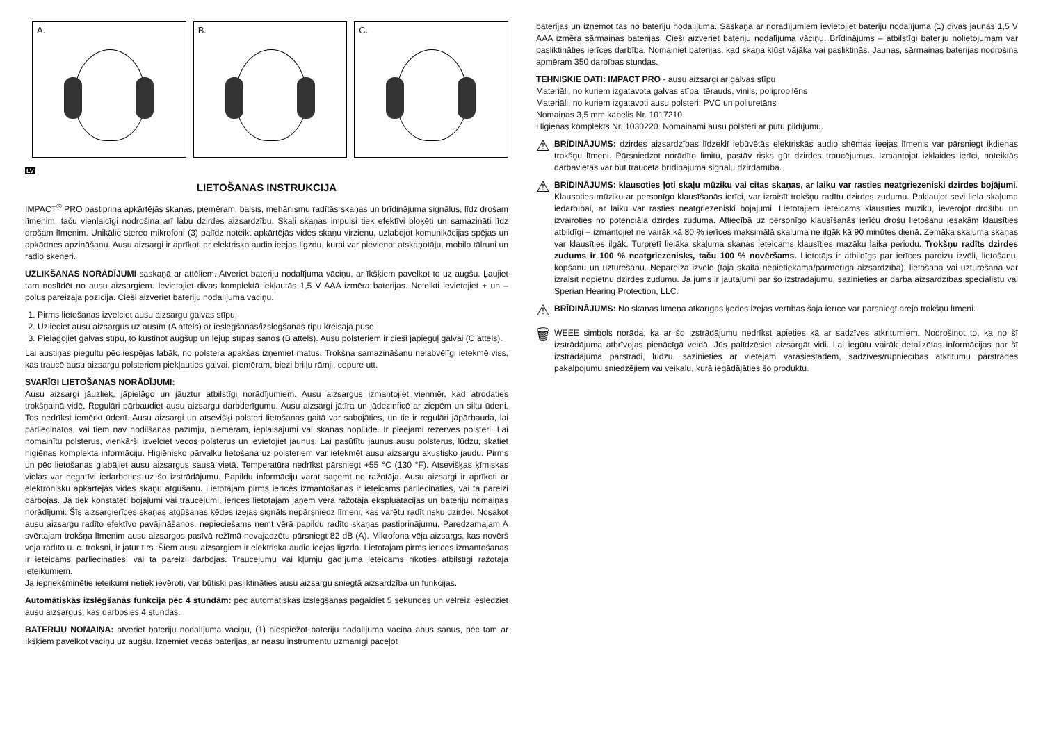A.
B.
C.
LV
LIETOŠANAS INSTRUKCIJA
IMPACT<sup>®</sup> PRO pastiprina apkārtējās skaņas, piemēram, balsis, mehānismu radītās skaņas un brīdinājuma signālus, līdz drošam līmenim, taču vienlaicīgi nodrošina arī labu dzirdes aizsardzību. Skaļi skaņas impulsi tiek efektīvi bloķēti un samazināti līdz drošam līmenim. Unikālie stereo mikrofoni (3) palīdz noteikt apkārtējās vides skaņu virzienu, uzlabojot komunikācijas spējas un apkārtnes apzināšanu. Ausu aizsargi ir aprīkoti ar elektrisko audio ieejas ligzdu, kurai var pievienot atskaņotāju, mobilo tālruni un radio skeneri.
UZLIKŠANAS NORĀDĪJUMI saskaņā ar attēliem. Atveriet bateriju nodalījuma vāciņu, ar īkšķiem pavelkot to uz augšu. Ļaujiet tam noslīdēt no ausu aizsargiem. Ievietojiet divas komplektā iekļautās 1,5 V AAA izmēra baterijas. Noteikti ievietojiet + un – polus pareizajā pozīcijā. Cieši aizveriet bateriju nodalījuma vāciņu.
1. Pirms lietošanas izvelciet ausu aizsargu galvas stīpu.
2. Uzlieciet ausu aizsargus uz ausīm (A attēls) ar ieslēgšanas/izslēgšanas ripu kreisajā pusē.
3. Pielāgojiet galvas stīpu, to kustinot augšup un lejup stīpas sānos (B attēls). Ausu polsteriem ir cieši jāpieguļ galvai (C attēls).
Lai austiņas piegultu pēc iespējas labāk, no polstera apakšas izņemiet matus. Trokšņa samazināšanu nelabvēlīgi ietekmē viss, kas traucē ausu aizsargu polsteriem piekļauties galvai, piemēram, biezi briļļu rāmji, cepure utt.
SVARĪGI LIETOŠANAS NORĀDĪJUMI:
Ausu aizsargi jāuzliek, jāpielāgo un jāuztur atbilstīgi norādījumiem. Ausu aizsargus izmantojiet vienmēr, kad atrodaties trokšņainā vidē. Regulāri pārbaudiet ausu aizsargu darbderīgumu. Ausu aizsargi jātīra un jādezinficē ar ziepēm un siltu ūdeni. Tos nedrīkst iemērkt ūdenī. Ausu aizsargi un atsevišķi polsteri lietošanas gaitā var sabojāties, un tie ir regulāri jāpārbauda, lai pārliecinātos, vai tiem nav nodilšanas pazīmju, piemēram, ieplaisājumi vai skaņas noplūde. Ir pieejami rezerves polsteri. Lai nomainītu polsterus, vienkārši izvelciet vecos polsterus un ievietojiet jaunus. Lai pasūtītu jaunus ausu polsterus, lūdzu, skatiet higiēnas komplekta informāciju. Higiēnisko pārvalku lietošana uz polsteriem var ietekmēt ausu aizsargu akustisko jaudu. Pirms un pēc lietošanas glabājiet ausu aizsargus sausā vietā. Temperatūra nedrīkst pārsniegt +55 °C (130 °F). Atsevišķas ķīmiskas vielas var negatīvi iedarboties uz šo izstrādājumu. Papildu informāciju varat saņemt no ražotāja. Ausu aizsargi ir aprīkoti ar elektronisku apkārtējās vides skaņu atgūšanu. Lietotājam pirms ierīces izmantošanas ir ieteicams pārliecināties, vai tā pareizi darbojas. Ja tiek konstatēti bojājumi vai traucējumi, ierīces lietotājam jāņem vērā ražotāja ekspluatācijas un bateriju nomaiņas norādījumi. Šīs aizsargierīces skaņas atgūšanas ķēdes izejas signāls nepārsniedz līmeni, kas varētu radīt risku dzirdei. Nosakot ausu aizsargu radīto efektīvo pavājināšanos, nepieciešams ņemt vērā papildu radīto skaņas pastiprinājumu. Paredzamajam A svērtajam trokšņa līmenim ausu aizsargos pasīvā režīmā nevajadzētu pārsniegt 82 dB (A). Mikrofona vēja aizsargs, kas novērš vēja radīto u. c. troksni, ir jātur tīrs. Šiem ausu aizsargiem ir elektriskā audio ieejas ligzda. Lietotājam pirms ierīces izmantošanas ir ieteicams pārliecināties, vai tā pareizi darbojas. Traucējumu vai kļūmju gadījumā ieteicams rīkoties atbilstīgi ražotāja ieteikumiem.
Ja iepriekšminētie ieteikumi netiek ievēroti, var būtiski pasliktināties ausu aizsargu sniegtā aizsardzība un funkcijas.
Automātiskās izslēgšanās funkcija pēc 4 stundām: pēc automātiskās izslēgšanās pagaidiet 5 sekundes un vēlreiz ieslēdziet ausu aizsargus, kas darbosies 4 stundas.
BATERIJU NOMAIŅA: atveriet bateriju nodalījuma vāciņu, (1) piespiežot bateriju nodalījuma vāciņa abus sānus, pēc tam ar īkšķiem pavelkot vāciņu uz augšu. Izņemiet vecās baterijas, ar neasu instrumentu uzmanīgi paceļot
baterijas un izņemot tās no bateriju nodalījuma. Saskaņā ar norādījumiem ievietojiet bateriju nodalījumā (1) divas jaunas 1,5 V AAA izmēra sārmainas baterijas. Cieši aizveriet bateriju nodalījuma vāciņu. Brīdinājums – atbilstīgi bateriju nolietojumam var pasliktināties ierīces darbība. Nomainiet baterijas, kad skaņa kļūst vājāka vai pasliktinās. Jaunas, sārmainas baterijas nodrošina apmēram 350 darbības stundas.
TEHNISKIE DATI: IMPACT PRO - ausu aizsargi ar galvas stīpu
Materiāli, no kuriem izgatavota galvas stīpa: tērauds, vinils, polipropilēns
Materiāli, no kuriem izgatavoti ausu polsteri: PVC un poliuretāns
Nomaiņas 3,5 mm kabelis Nr. 1017210
Higiēnas komplekts Nr. 1030220. Nomaināmi ausu polsteri ar putu pildījumu.
⚠
BRĪDINĀJUMS: dzirdes aizsardzības līdzeklī iebūvētās elektriskās audio shēmas ieejas līmenis var pārsniegt ikdienas trokšņu līmeni. Pārsniedzot norādīto limitu, pastāv risks gūt dzirdes traucējumus. Izmantojot izklaides ierīci, noteiktās darbavietās var būt traucēta brīdinājuma signālu dzirdamība.
⚠
BRĪDINĀJUMS: klausoties ļoti skaļu mūziku vai citas skaņas, ar laiku var rasties neatgriezeniski dzirdes bojājumi. Klausoties mūziku ar personīgo klausīšanās ierīci, var izraisīt trokšņu radītu dzirdes zudumu. Pakļaujot sevi liela skaļuma iedarbībai, ar laiku var rasties neatgriezeniski bojājumi. Lietotājiem ieteicams klausīties mūziku, ievērojot drošību un izvairoties no potenciāla dzirdes zuduma. Attiecībā uz personīgo klausīšanās ierīču drošu lietošanu iesakām klausīties atbildīgi – izmantojiet ne vairāk kā 80 % ierīces maksimālā skaļuma ne ilgāk kā 90 minūtes dienā. Zemāka skaļuma skaņas var klausīties ilgāk. Turpretī lielāka skaļuma skaņas ieteicams klausīties mazāku laika periodu. Trokšņu radīts dzirdes zudums ir 100 % neatgriezenisks, taču 100 % novēršams. Lietotājs ir atbildīgs par ierīces pareizu izvēli, lietošanu, kopšanu un uzturēšanu. Nepareiza izvēle (tajā skaitā nepietiekama/pārmērīga aizsardzība), lietošana vai uzturēšana var izraisīt nopietnu dzirdes zudumu. Ja jums ir jautājumi par šo izstrādājumu, sazinieties ar darba aizsardzības speciālistu vai Sperian Hearing Protection, LLC.
⚠
BRĪDINĀJUMS: No skaņas līmeņa atkarīgās ķēdes izejas vērtības šajā ierīcē var pārsniegt ārējo trokšņu līmeni.
🗑
WEEE simbols norāda, ka ar šo izstrādājumu nedrīkst apieties kā ar sadzīves atkritumiem. Nodrošinot to, ka no šī izstrādājuma atbrīvojas pienācīgā veidā, Jūs palīdzēsiet aizsargāt vidi. Lai iegūtu vairāk detalizētas informācijas par šī izstrādājuma pārstrādi, lūdzu, sazinieties ar vietējām varasiestādēm, sadzīves/rūpniecības atkritumu pārstrādes pakalpojumu sniedzējiem vai veikalu, kurā iegādājāties šo produktu.